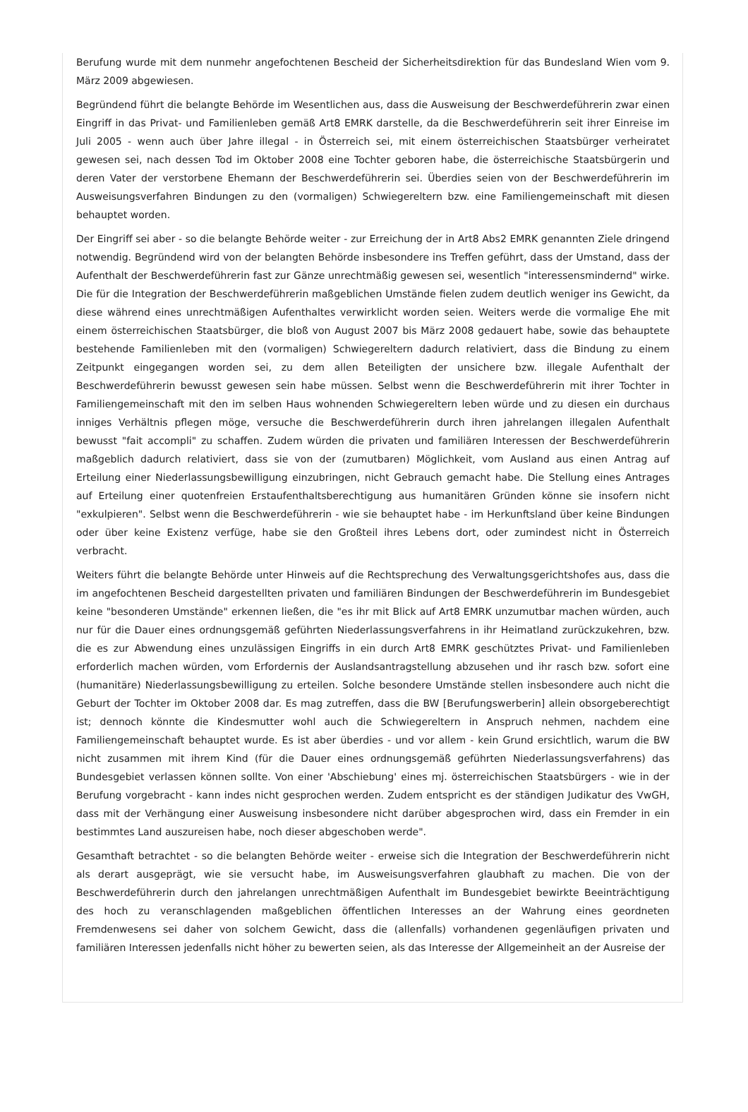Berufung wurde mit dem nunmehr angefochtenen Bescheid der Sicherheitsdirektion für das Bundesland Wien vom 9. März 2009 abgewiesen.
Begründend führt die belangte Behörde im Wesentlichen aus, dass die Ausweisung der Beschwerdeführerin zwar einen Eingriff in das Privat- und Familienleben gemäß Art8 EMRK darstelle, da die Beschwerdeführerin seit ihrer Einreise im Juli 2005 - wenn auch über Jahre illegal - in Österreich sei, mit einem österreichischen Staatsbürger verheiratet gewesen sei, nach dessen Tod im Oktober 2008 eine Tochter geboren habe, die österreichische Staatsbürgerin und deren Vater der verstorbene Ehemann der Beschwerdeführerin sei. Überdies seien von der Beschwerdeführerin im Ausweisungsverfahren Bindungen zu den (vormaligen) Schwiegereltern bzw. eine Familiengemeinschaft mit diesen behauptet worden.
Der Eingriff sei aber - so die belangte Behörde weiter - zur Erreichung der in Art8 Abs2 EMRK genannten Ziele dringend notwendig. Begründend wird von der belangten Behörde insbesondere ins Treffen geführt, dass der Umstand, dass der Aufenthalt der Beschwerdeführerin fast zur Gänze unrechtmäßig gewesen sei, wesentlich "interessensmindernd" wirke. Die für die Integration der Beschwerdeführerin maßgeblichen Umstände fielen zudem deutlich weniger ins Gewicht, da diese während eines unrechtmäßigen Aufenthaltes verwirklicht worden seien. Weiters werde die vormalige Ehe mit einem österreichischen Staatsbürger, die bloß von August 2007 bis März 2008 gedauert habe, sowie das behauptete bestehende Familienleben mit den (vormaligen) Schwiegereltern dadurch relativiert, dass die Bindung zu einem Zeitpunkt eingegangen worden sei, zu dem allen Beteiligten der unsichere bzw. illegale Aufenthalt der Beschwerdeführerin bewusst gewesen sein habe müssen. Selbst wenn die Beschwerdeführerin mit ihrer Tochter in Familiengemeinschaft mit den im selben Haus wohnenden Schwiegereltern leben würde und zu diesen ein durchaus inniges Verhältnis pflegen möge, versuche die Beschwerdeführerin durch ihren jahrelangen illegalen Aufenthalt bewusst "fait accompli" zu schaffen. Zudem würden die privaten und familiären Interessen der Beschwerdeführerin maßgeblich dadurch relativiert, dass sie von der (zumutbaren) Möglichkeit, vom Ausland aus einen Antrag auf Erteilung einer Niederlassungsbewilligung einzubringen, nicht Gebrauch gemacht habe. Die Stellung eines Antrages auf Erteilung einer quotenfreien Erstaufenthaltsberechtigung aus humanitären Gründen könne sie insofern nicht "exkulpieren". Selbst wenn die Beschwerdeführerin - wie sie behauptet habe - im Herkunftsland über keine Bindungen oder über keine Existenz verfüge, habe sie den Großteil ihres Lebens dort, oder zumindest nicht in Österreich verbracht.
Weiters führt die belangte Behörde unter Hinweis auf die Rechtsprechung des Verwaltungsgerichtshofes aus, dass die im angefochtenen Bescheid dargestellten privaten und familiären Bindungen der Beschwerdeführerin im Bundesgebiet keine "besonderen Umstände" erkennen ließen, die "es ihr mit Blick auf Art8 EMRK unzumutbar machen würden, auch nur für die Dauer eines ordnungsgemäß geführten Niederlassungsverfahrens in ihr Heimatland zurückzukehren, bzw. die es zur Abwendung eines unzulässigen Eingriffs in ein durch Art8 EMRK geschütztes Privat- und Familienleben erforderlich machen würden, vom Erfordernis der Auslandsantragstellung abzusehen und ihr rasch bzw. sofort eine (humanitäre) Niederlassungsbewilligung zu erteilen. Solche besondere Umstände stellen insbesondere auch nicht die Geburt der Tochter im Oktober 2008 dar. Es mag zutreffen, dass die BW [Berufungswerberin] allein obsorgeberechtigt ist; dennoch könnte die Kindesmutter wohl auch die Schwiegereltern in Anspruch nehmen, nachdem eine Familiengemeinschaft behauptet wurde. Es ist aber überdies - und vor allem - kein Grund ersichtlich, warum die BW nicht zusammen mit ihrem Kind (für die Dauer eines ordnungsgemäß geführten Niederlassungsverfahrens) das Bundesgebiet verlassen können sollte. Von einer 'Abschiebung' eines mj. österreichischen Staatsbürgers - wie in der Berufung vorgebracht - kann indes nicht gesprochen werden. Zudem entspricht es der ständigen Judikatur des VwGH, dass mit der Verhängung einer Ausweisung insbesondere nicht darüber abgesprochen wird, dass ein Fremder in ein bestimmtes Land auszureisen habe, noch dieser abgeschoben werde".
Gesamthaft betrachtet - so die belangten Behörde weiter - erweise sich die Integration der Beschwerdeführerin nicht als derart ausgeprägt, wie sie versucht habe, im Ausweisungsverfahren glaubhaft zu machen. Die von der Beschwerdeführerin durch den jahrelangen unrechtmäßigen Aufenthalt im Bundesgebiet bewirkte Beeinträchtigung des hoch zu veranschlagenden maßgeblichen öffentlichen Interesses an der Wahrung eines geordneten Fremdenwesens sei daher von solchem Gewicht, dass die (allenfalls) vorhandenen gegenläufigen privaten und familiären Interessen jedenfalls nicht höher zu bewerten seien, als das Interesse der Allgemeinheit an der Ausreise der